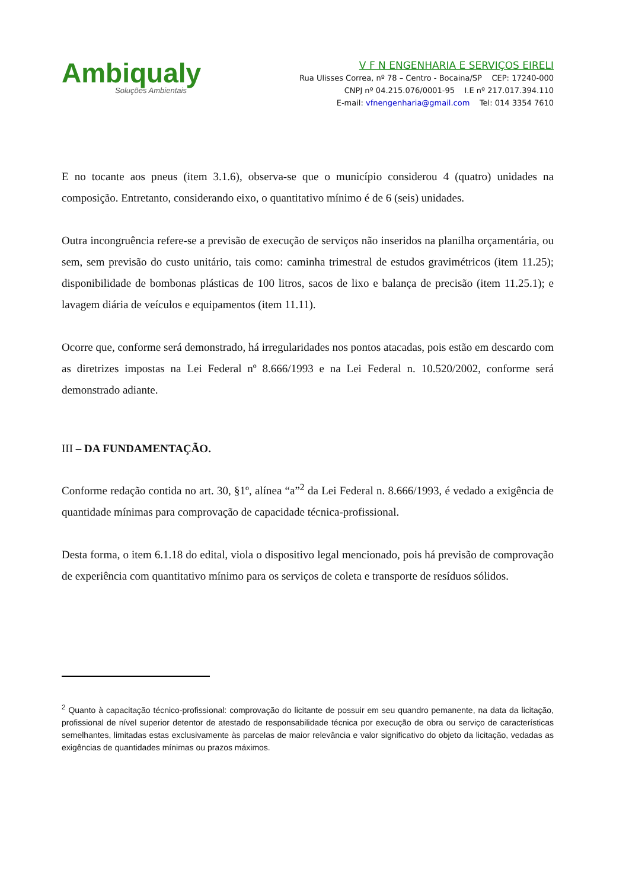Ambiqualy
Soluções Ambientais
V F N ENGENHARIA E SERVIÇOS EIRELI
Rua Ulisses Correa, nº 78 – Centro - Bocaina/SP CEP: 17240-000
CNPJ nº 04.215.076/0001-95 I.E nº 217.017.394.110
E-mail: vfnengenharia@gmail.com Tel: 014 3354 7610
E no tocante aos pneus (item 3.1.6), observa-se que o município considerou 4 (quatro) unidades na composição. Entretanto, considerando eixo, o quantitativo mínimo é de 6 (seis) unidades.
Outra incongruência refere-se a previsão de execução de serviços não inseridos na planilha orçamentária, ou sem, sem previsão do custo unitário, tais como: caminha trimestral de estudos gravimétricos (item 11.25); disponibilidade de bombonas plásticas de 100 litros, sacos de lixo e balança de precisão (item 11.25.1); e lavagem diária de veículos e equipamentos (item 11.11).
Ocorre que, conforme será demonstrado, há irregularidades nos pontos atacadas, pois estão em descardo com as diretrizes impostas na Lei Federal nº 8.666/1993 e na Lei Federal n. 10.520/2002, conforme será demonstrado adiante.
III – DA FUNDAMENTAÇÃO.
Conforme redação contida no art. 30, §1º, alínea “a”<sup>2</sup> da Lei Federal n. 8.666/1993, é vedado a exigência de quantidade mínimas para comprovação de capacidade técnica-profissional.
Desta forma, o item 6.1.18 do edital, viola o dispositivo legal mencionado, pois há previsão de comprovação de experiência com quantitativo mínimo para os serviços de coleta e transporte de resíduos sólidos.
<sup>2</sup> Quanto à capacitação técnico-profissional: comprovação do licitante de possuir em seu quandro pemanente, na data da licitação, profissional de nível superior detentor de atestado de responsabilidade técnica por execução de obra ou serviço de características semelhantes, limitadas estas exclusivamente às parcelas de maior relevância e valor significativo do objeto da licitação, vedadas as exigências de quantidades mínimas ou prazos máximos.